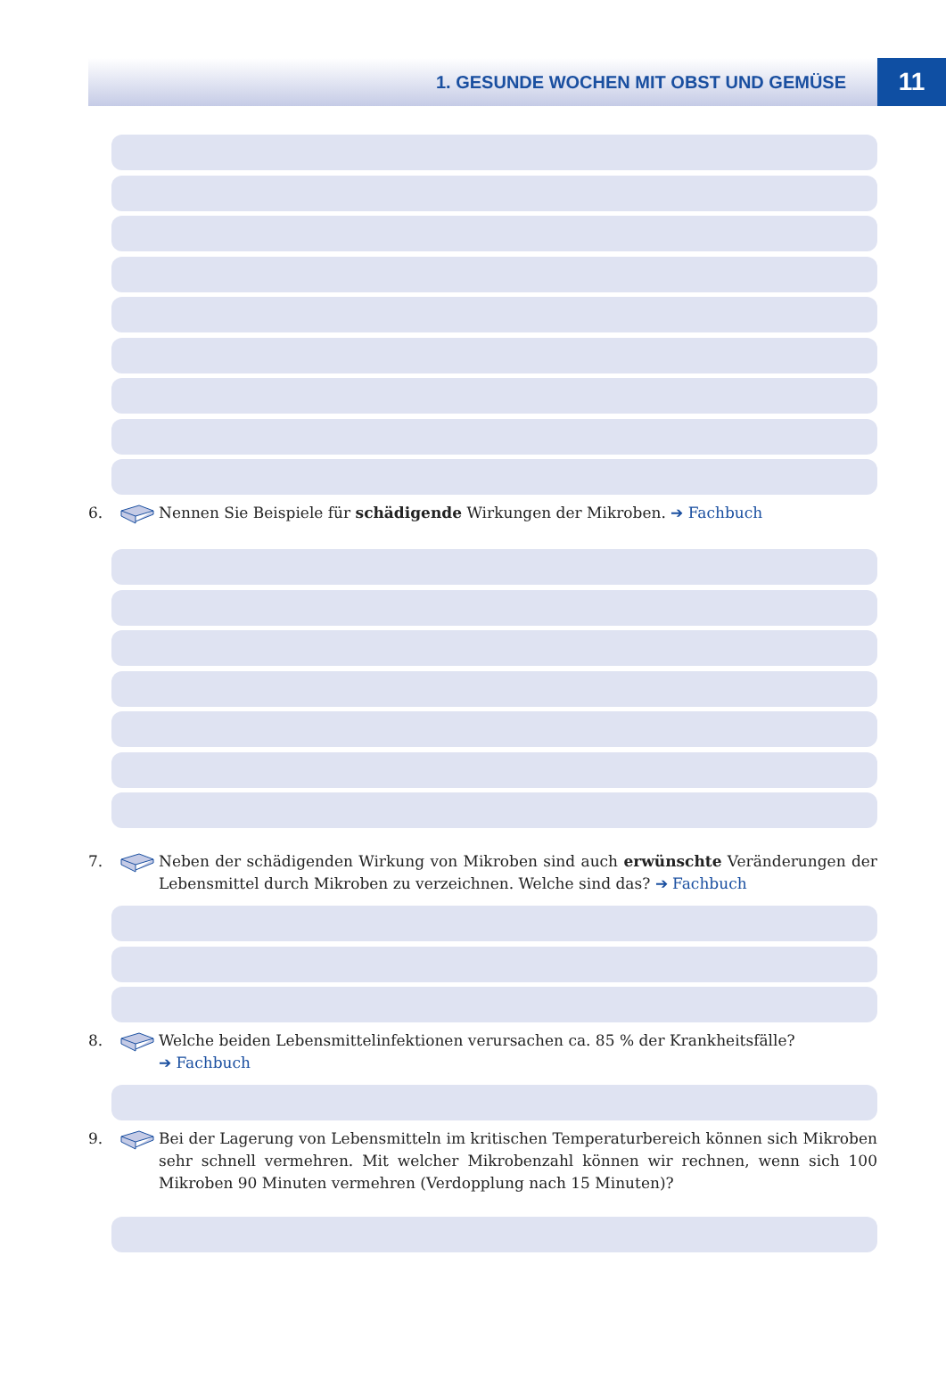1. GESUNDE WOCHEN MIT OBST UND GEMÜSE
11
6. Nennen Sie Beispiele für schädigende Wirkungen der Mikroben. ➔ Fachbuch
7. Neben der schädigenden Wirkung von Mikroben sind auch erwünschte Veränderungen der Lebensmittel durch Mikroben zu verzeichnen. Welche sind das? ➔ Fachbuch
8. Welche beiden Lebensmittelinfektionen verursachen ca. 85 % der Krankheitsfälle?
➔ Fachbuch
9. Bei der Lagerung von Lebensmitteln im kritischen Temperaturbereich können sich Mikroben sehr schnell vermehren. Mit welcher Mikrobenzahl können wir rechnen, wenn sich 100 Mikroben 90 Minuten vermehren (Verdopplung nach 15 Minuten)?